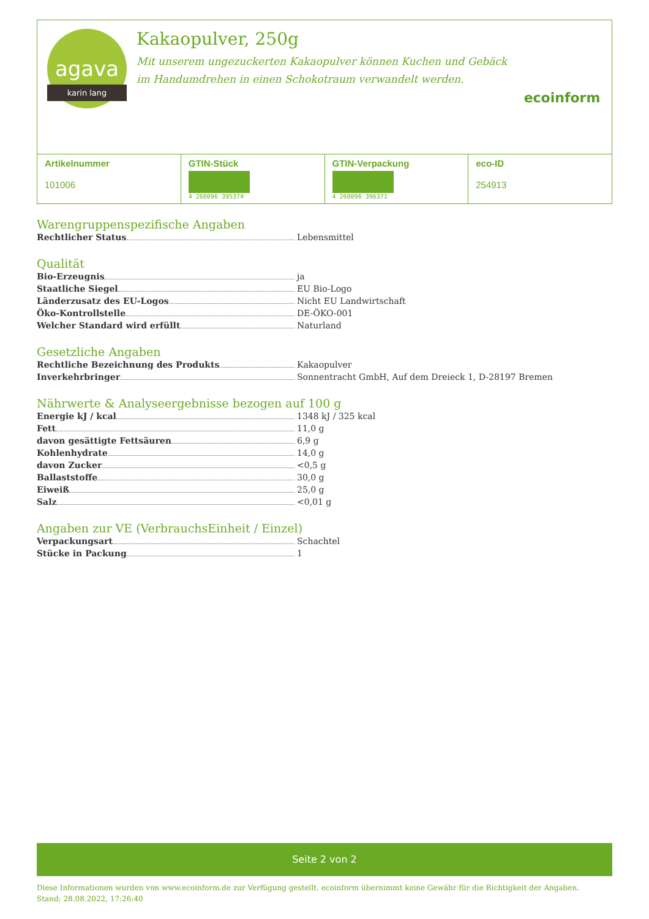agava
karin lang
Kakaopulver, 250g
Mit unserem ungezuckerten Kakaopulver können Kuchen und Gebäck im Handumdrehen in einen Schokotraum verwandelt werden.
ecoinform
| Artikelnummer 101006 | GTIN-Stück 4 260096 395374 | GTIN-Verpackung 4 260096 396371 | eco-ID 254913 |
Warengruppenspezifische Angaben
Rechtlicher Status Lebensmittel
Qualität
Bio-Erzeugnis ja
Staatliche Siegel EU Bio-Logo
Länderzusatz des EU-Logos Nicht EU Landwirtschaft
Öko-Kontrollstelle DE-ÖKO-001
Welcher Standard wird erfüllt Naturland
Gesetzliche Angaben
Rechtliche Bezeichnung des Produkts Kakaopulver
Inverkehrbringer Sonnentracht GmbH, Auf dem Dreieck 1, D-28197 Bremen
Nährwerte & Analyseergebnisse bezogen auf 100 g
Energie kJ / kcal 1348 kJ / 325 kcal
Fett 11,0 g
davon gesättigte Fettsäuren 6,9 g
Kohlenhydrate 14,0 g
davon Zucker <0,5 g
Ballaststoffe 30,0 g
Eiweiß 25,0 g
Salz <0,01 g
Angaben zur VE (VerbrauchsEinheit / Einzel)
Verpackungsart Schachtel
Stücke in Packung 1
Seite 2 von 2
Diese Informationen wurden von www.ecoinform.de zur Verfügung gestellt. ecoinform übernimmt keine Gewähr für die Richtigkeit der Angaben.
Stand: 28.08.2022, 17:26:40